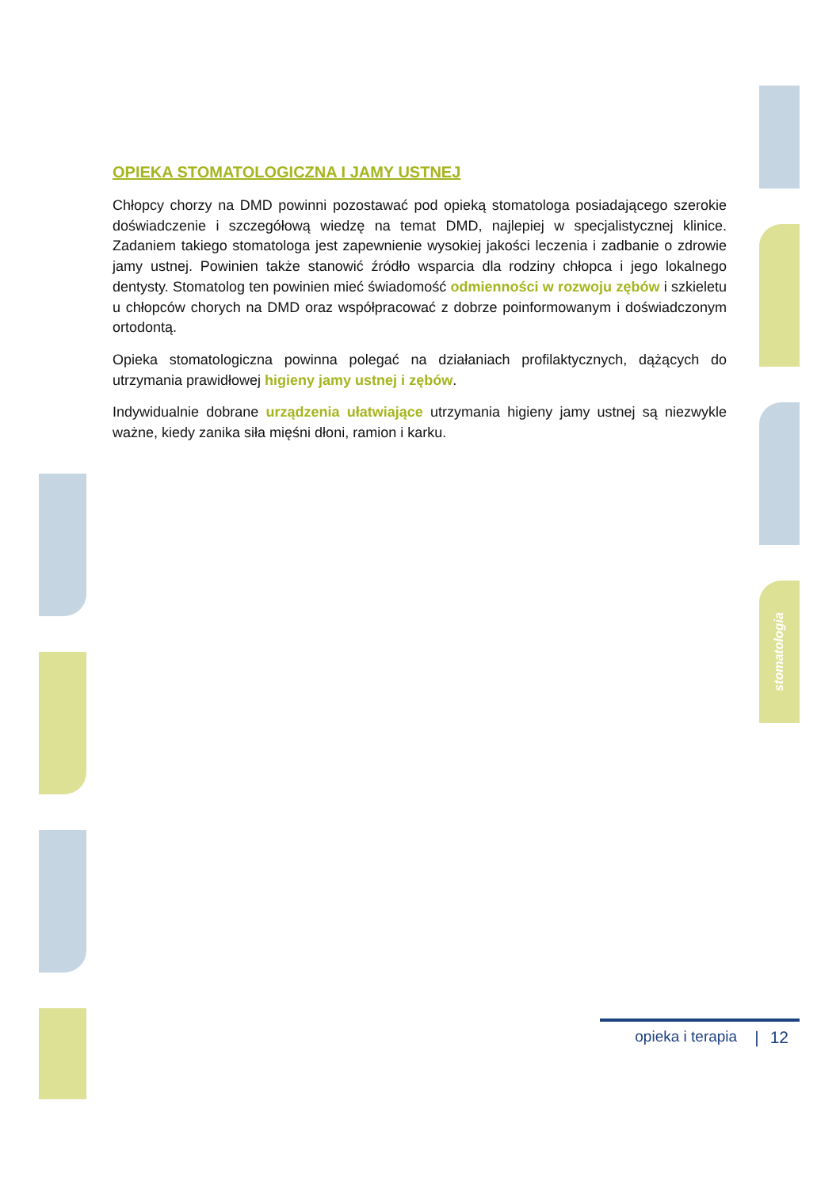stomatologia
OPIEKA STOMATOLOGICZNA I JAMY USTNEJ
Chłopcy chorzy na DMD powinni pozostawać pod opieką stomatologa posiadającego szerokie doświadczenie i szczegółową wiedzę na temat DMD, najlepiej w specjalistycznej klinice. Zadaniem takiego stomatologa jest zapewnienie wysokiej jakości leczenia i zadbanie o zdrowie jamy ustnej. Powinien także stanowić źródło wsparcia dla rodziny chłopca i jego lokalnego dentysty. Stomatolog ten powinien mieć świadomość odmienności w rozwoju zębów i szkieletu u chłopców chorych na DMD oraz współpracować z dobrze poinformowanym i doświadczonym ortodontą.
Opieka stomatologiczna powinna polegać na działaniach profilaktycznych, dążących do utrzymania prawidłowej higieny jamy ustnej i zębów.
Indywidualnie dobrane urządzenia ułatwiające utrzymania higieny jamy ustnej są niezwykle ważne, kiedy zanika siła mięśni dłoni, ramion i karku.
opieka i terapia | 12